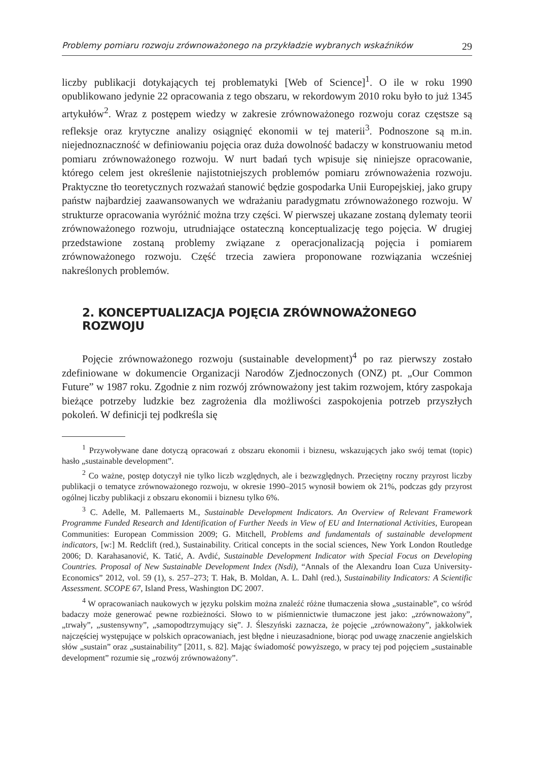Problemy pomiaru rozwoju zrównoważonego na przykładzie wybranych wskaźników 29
liczby publikacji dotykających tej problematyki [Web of Science]<sup>1</sup>. O ile w roku 1990 opublikowano jedynie 22 opracowania z tego obszaru, w rekordowym 2010 roku było to już 1345 artykułów<sup>2</sup>. Wraz z postępem wiedzy w zakresie zrównoważonego rozwoju coraz częstsze są refleksje oraz krytyczne analizy osiągnięć ekonomii w tej materii<sup>3</sup>. Podnoszone są m.in. niejednoznaczność w definiowaniu pojęcia oraz duża dowolność badaczy w konstruowaniu metod pomiaru zrównoważonego rozwoju. W nurt badań tych wpisuje się niniejsze opracowanie, którego celem jest określenie najistotniejszych problemów pomiaru zrównoważenia rozwoju. Praktyczne tło teoretycznych rozważań stanowić będzie gospodarka Unii Europejskiej, jako grupy państw najbardziej zaawansowanych we wdrażaniu paradygmatu zrównoważonego rozwoju. W strukturze opracowania wyróżnić można trzy części. W pierwszej ukazane zostaną dylematy teorii zrównoważonego rozwoju, utrudniające ostateczną konceptualizację tego pojęcia. W drugiej przedstawione zostaną problemy związane z operacjonalizacją pojęcia i pomiarem zrównoważonego rozwoju. Część trzecia zawiera proponowane rozwiązania wcześniej nakreślonych problemów.
2. KONCEPTUALIZACJA POJĘCIA ZRÓWNOWAŻONEGO ROZWOJU
Pojęcie zrównoważonego rozwoju (sustainable development)<sup>4</sup> po raz pierwszy zostało zdefiniowane w dokumencie Organizacji Narodów Zjednoczonych (ONZ) pt. „Our Common Future” w 1987 roku. Zgodnie z nim rozwój zrównoważony jest takim rozwojem, który zaspokaja bieżące potrzeby ludzkie bez zagrożenia dla możliwości zaspokojenia potrzeb przyszłych pokoleń. W definicji tej podkreśla się
<sup>1</sup> Przywoływane dane dotyczą opracowań z obszaru ekonomii i biznesu, wskazujących jako swój temat (topic) hasło „sustainable development”.
<sup>2</sup> Co ważne, postęp dotyczył nie tylko liczb względnych, ale i bezwzględnych. Przeciętny roczny przyrost liczby publikacji o tematyce zrównoważonego rozwoju, w okresie 1990–2015 wynosił bowiem ok 21%, podczas gdy przyrost ogólnej liczby publikacji z obszaru ekonomii i biznesu tylko 6%.
<sup>3</sup> C. Adelle, M. Pallemaerts M., Sustainable Development Indicators. An Overview of Relevant Framework Programme Funded Research and Identification of Further Needs in View of EU and International Activities, European Communities: European Commission 2009; G. Mitchell, Problems and fundamentals of sustainable development indicators, [w:] M. Redclift (red.), Sustainability. Critical concepts in the social sciences, New York London Routledge 2006; D. Karahasanović, K. Tatić, A. Avdić, Sustainable Development Indicator with Special Focus on Developing Countries. Proposal of New Sustainable Development Index (Nsdi), “Annals of the Alexandru Ioan Cuza University-Economics” 2012, vol. 59 (1), s. 257–273; T. Hak, B. Moldan, A. L. Dahl (red.), Sustainability Indicators: A Scientific Assessment. SCOPE 67, Island Press, Washington DC 2007.
<sup>4</sup> W opracowaniach naukowych w języku polskim można znaleźć różne tłumaczenia słowa „sustainable”, co wśród badaczy może generować pewne rozbieżności. Słowo to w piśmiennictwie tłumaczone jest jako: „zrównoważony”, „trwały”, „sustensywny”, „samopodtrzymujący się”. J. Śleszyński zaznacza, że pojęcie „zrównoważony”, jakkolwiek najczęściej występujące w polskich opracowaniach, jest błędne i nieuzasadnione, biorąc pod uwagę znaczenie angielskich słów „sustain” oraz „sustainability” [2011, s. 82]. Mając świadomość powyższego, w pracy tej pod pojęciem „sustainable development” rozumie się „rozwój zrównoważony”.